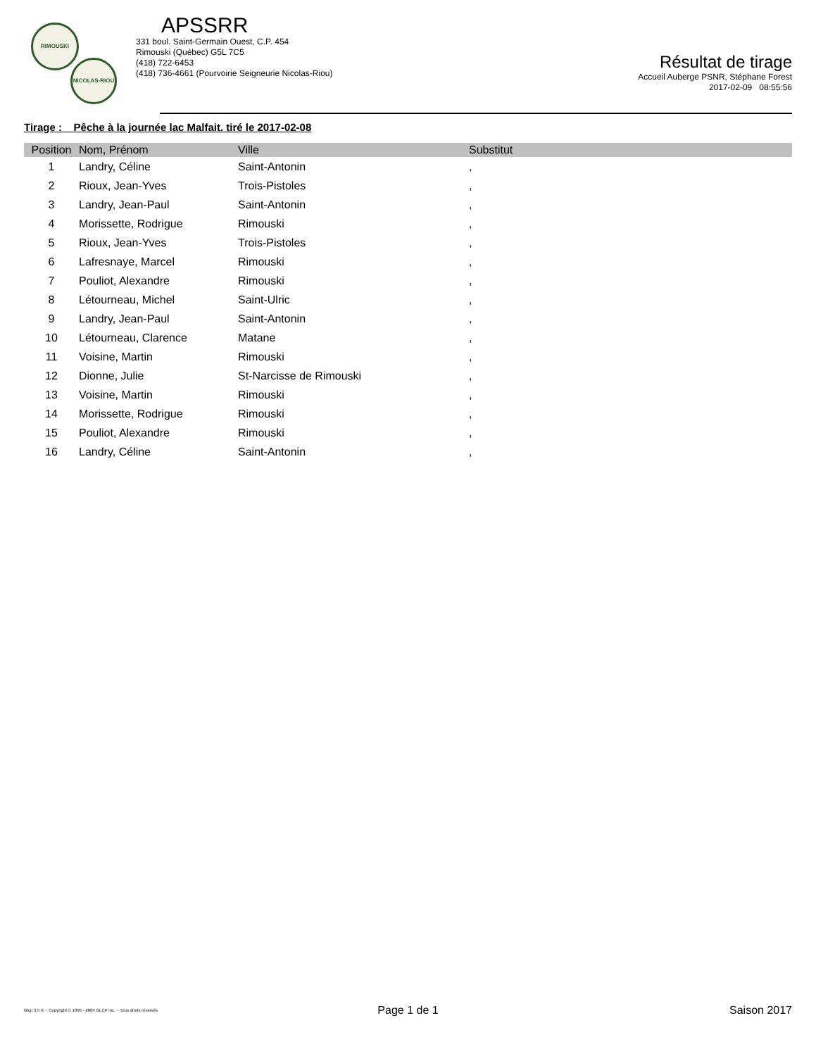RIMOUSKI
NICOLAS-RIOU
APSSRR
331 boul. Saint-Germain Ouest, C.P. 454
Rimouski (Québec) G5L 7C5
(418) 722-6453
(418) 736-4661 (Pourvoirie Seigneurie Nicolas-Riou)
Résultat de tirage
Accueil Auberge PSNR, Stéphane Forest
2017-02-09 08:55:56
Tirage : Pêche à la journée lac Malfait. tiré le 2017-02-08
| Position | Nom, Prénom | Ville | Substitut |
| --- | --- | --- | --- |
| 1 | Landry, Céline | Saint-Antonin | , |
| 2 | Rioux, Jean-Yves | Trois-Pistoles | , |
| 3 | Landry, Jean-Paul | Saint-Antonin | , |
| 4 | Morissette, Rodrigue | Rimouski | , |
| 5 | Rioux, Jean-Yves | Trois-Pistoles | , |
| 6 | Lafresnaye, Marcel | Rimouski | , |
| 7 | Pouliot, Alexandre | Rimouski | , |
| 8 | Létourneau, Michel | Saint-Ulric | , |
| 9 | Landry, Jean-Paul | Saint-Antonin | , |
| 10 | Létourneau, Clarence | Matane | , |
| 11 | Voisine, Martin | Rimouski | , |
| 12 | Dionne, Julie | St-Narcisse de Rimouski | , |
| 13 | Voisine, Martin | Rimouski | , |
| 14 | Morissette, Rodrigue | Rimouski | , |
| 15 | Pouliot, Alexandre | Rimouski | , |
| 16 | Landry, Céline | Saint-Antonin | , |
Glcp 3.5 ® ~ Copyright © 1995 - 2004 GLCP inc. ~ Tous droits réservés
Page 1 de 1 Saison 2017